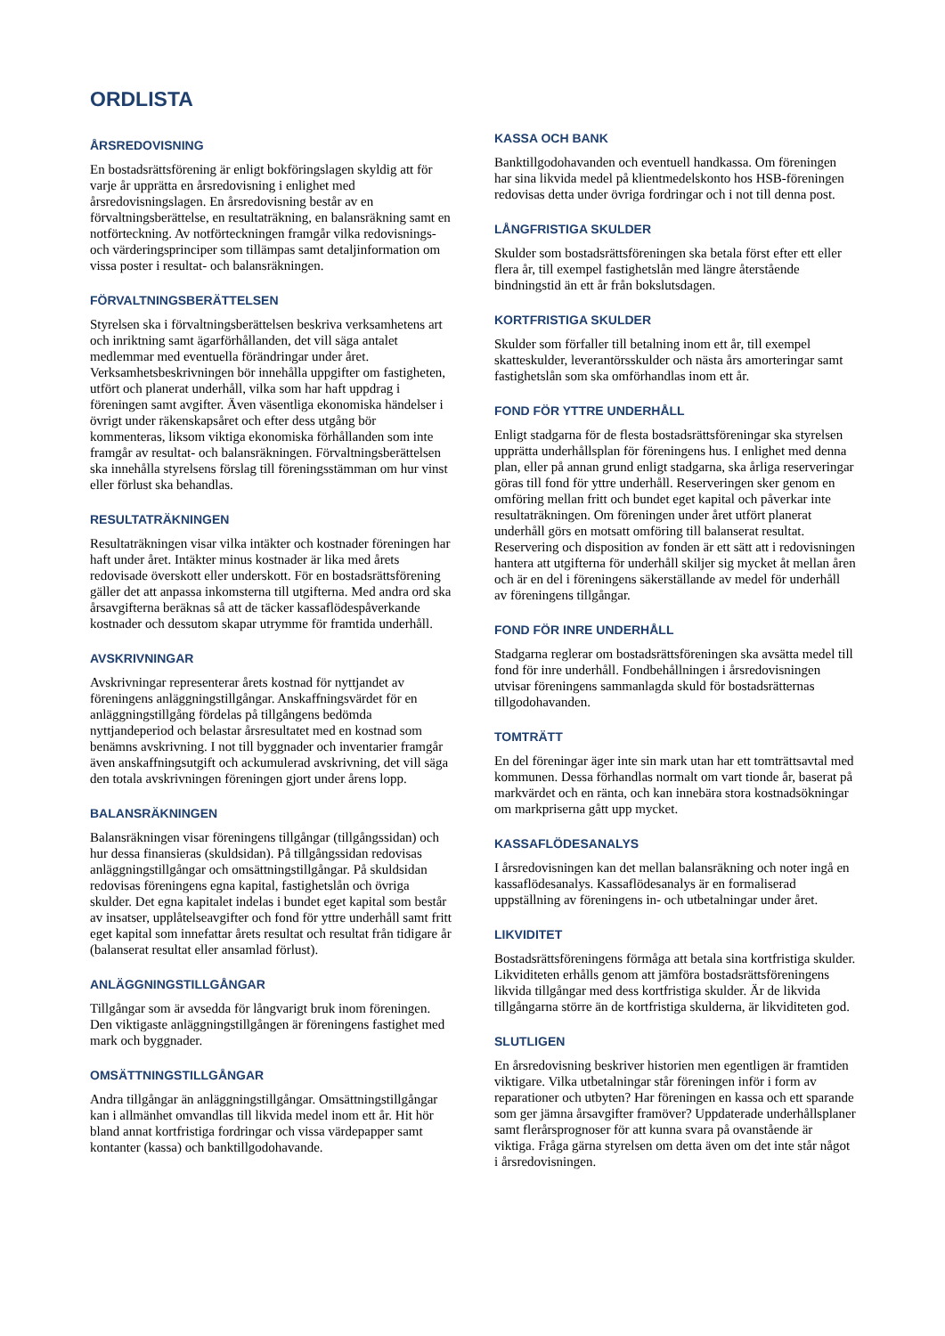ORDLISTA
ÅRSREDOVISNING
En bostadsrättsförening är enligt bokföringslagen skyldig att för varje år upprätta en årsredovisning i enlighet med årsredovisningslagen. En årsredovisning består av en förvaltningsberättelse, en resultaträkning, en balansräkning samt en notförteckning. Av notförteckningen framgår vilka redovisnings- och värderingsprinciper som tillämpas samt detaljinformation om vissa poster i resultat- och balansräkningen.
FÖRVALTNINGSBERÄTTELSEN
Styrelsen ska i förvaltningsberättelsen beskriva verksamhetens art och inriktning samt ägarförhållanden, det vill säga antalet medlemmar med eventuella förändringar under året. Verksamhetsbeskrivningen bör innehålla uppgifter om fastigheten, utfört och planerat underhåll, vilka som har haft uppdrag i föreningen samt avgifter. Även väsentliga ekonomiska händelser i övrigt under räkenskapsåret och efter dess utgång bör kommenteras, liksom viktiga ekonomiska förhållanden som inte framgår av resultat- och balansräkningen. Förvaltningsberättelsen ska innehålla styrelsens förslag till föreningsstämman om hur vinst eller förlust ska behandlas.
RESULTATRÄKNINGEN
Resultaträkningen visar vilka intäkter och kostnader föreningen har haft under året. Intäkter minus kostnader är lika med årets redovisade överskott eller underskott. För en bostadsrättsförening gäller det att anpassa inkomsterna till utgifterna. Med andra ord ska årsavgifterna beräknas så att de täcker kassaflödespåverkande kostnader och dessutom skapar utrymme för framtida underhåll.
AVSKRIVNINGAR
Avskrivningar representerar årets kostnad för nyttjandet av föreningens anläggningstillgångar. Anskaffningsvärdet för en anläggningstillgång fördelas på tillgångens bedömda nyttjandeperiod och belastar årsresultatet med en kostnad som benämns avskrivning. I not till byggnader och inventarier framgår även anskaffningsutgift och ackumulerad avskrivning, det vill säga den totala avskrivningen föreningen gjort under årens lopp.
BALANSRÄKNINGEN
Balansräkningen visar föreningens tillgångar (tillgångssidan) och hur dessa finansieras (skuldsidan). På tillgångssidan redovisas anläggningstillgångar och omsättningstillgångar. På skuldsidan redovisas föreningens egna kapital, fastighetslån och övriga skulder. Det egna kapitalet indelas i bundet eget kapital som består av insatser, upplåtelseavgifter och fond för yttre underhåll samt fritt eget kapital som innefattar årets resultat och resultat från tidigare år (balanserat resultat eller ansamlad förlust).
ANLÄGGNINGSTILLGÅNGAR
Tillgångar som är avsedda för långvarigt bruk inom föreningen. Den viktigaste anläggningstillgången är föreningens fastighet med mark och byggnader.
OMSÄTTNINGSTILLGÅNGAR
Andra tillgångar än anläggningstillgångar. Omsättningstillgångar kan i allmänhet omvandlas till likvida medel inom ett år. Hit hör bland annat kortfristiga fordringar och vissa värdepapper samt kontanter (kassa) och banktillgodohavande.
KASSA OCH BANK
Banktillgodohavanden och eventuell handkassa. Om föreningen har sina likvida medel på klientmedelskonto hos HSB-föreningen redovisas detta under övriga fordringar och i not till denna post.
LÅNGFRISTIGA SKULDER
Skulder som bostadsrättsföreningen ska betala först efter ett eller flera år, till exempel fastighetslån med längre återstående bindningstid än ett år från bokslutsdagen.
KORTFRISTIGA SKULDER
Skulder som förfaller till betalning inom ett år, till exempel skatteskulder, leverantörsskulder och nästa års amorteringar samt fastighetslån som ska omförhandlas inom ett år.
FOND FÖR YTTRE UNDERHÅLL
Enligt stadgarna för de flesta bostadsrättsföreningar ska styrelsen upprätta underhållsplan för föreningens hus. I enlighet med denna plan, eller på annan grund enligt stadgarna, ska årliga reserveringar göras till fond för yttre underhåll. Reserveringen sker genom en omföring mellan fritt och bundet eget kapital och påverkar inte resultaträkningen. Om föreningen under året utfört planerat underhåll görs en motsatt omföring till balanserat resultat. Reservering och disposition av fonden är ett sätt att i redovisningen hantera att utgifterna för underhåll skiljer sig mycket åt mellan åren och är en del i föreningens säkerställande av medel för underhåll av föreningens tillgångar.
FOND FÖR INRE UNDERHÅLL
Stadgarna reglerar om bostadsrättsföreningen ska avsätta medel till fond för inre underhåll. Fondbehållningen i årsredovisningen utvisar föreningens sammanlagda skuld för bostadsrätternas tillgodohavanden.
TOMTRÄTT
En del föreningar äger inte sin mark utan har ett tomträttsavtal med kommunen. Dessa förhandlas normalt om vart tionde år, baserat på markvärdet och en ränta, och kan innebära stora kostnadsökningar om markpriserna gått upp mycket.
KASSAFLÖDESANALYS
I årsredovisningen kan det mellan balansräkning och noter ingå en kassaflödesanalys. Kassaflödesanalys är en formaliserad uppställning av föreningens in- och utbetalningar under året.
LIKVIDITET
Bostadsrättsföreningens förmåga att betala sina kortfristiga skulder. Likviditeten erhålls genom att jämföra bostadsrättsföreningens likvida tillgångar med dess kortfristiga skulder. Är de likvida tillgångarna större än de kortfristiga skulderna, är likviditeten god.
SLUTLIGEN
En årsredovisning beskriver historien men egentligen är framtiden viktigare. Vilka utbetalningar står föreningen inför i form av reparationer och utbyten? Har föreningen en kassa och ett sparande som ger jämna årsavgifter framöver? Uppdaterade underhållsplaner samt flerårsprognoser för att kunna svara på ovanstående är viktiga. Fråga gärna styrelsen om detta även om det inte står något i årsredovisningen.